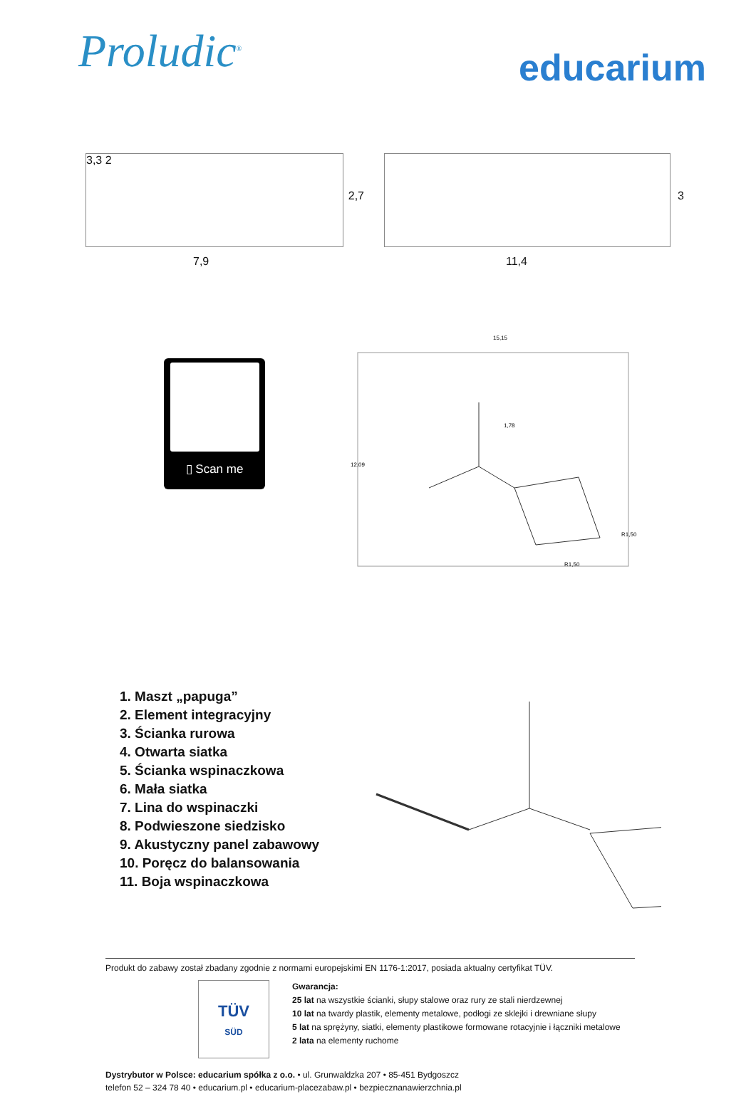Proludic<sup>®</sup>
educarium
3,3 2
2,7
7,9
3
11,4
▯ Scan me
15,15
12,09
1,78
R1,50
R1,50
1. Maszt „papuga”
2. Element integracyjny
3. Ścianka rurowa
4. Otwarta siatka
5. Ścianka wspinaczkowa
6. Mała siatka
7. Lina do wspinaczki
8. Podwieszone siedzisko
9. Akustyczny panel zabawowy
10. Poręcz do balansowania
11. Boja wspinaczkowa
Produkt do zabawy został zbadany zgodnie z normami europejskimi EN 1176-1:2017, posiada aktualny certyfikat TÜV.
TÜV
SÜD
Gwarancja:
25 lat na wszystkie ścianki, słupy stalowe oraz rury ze stali nierdzewnej
10 lat na twardy plastik, elementy metalowe, podłogi ze sklejki i drewniane słupy
5 lat na sprężyny, siatki, elementy plastikowe formowane rotacyjnie i łączniki metalowe
2 lata na elementy ruchome
Dystrybutor w Polsce: educarium spółka z o.o. • ul. Grunwaldzka 207 • 85-451 Bydgoszcz
telefon 52 – 324 78 40 • educarium.pl • educarium-placezabaw.pl • bezpiecznanawierzchnia.pl